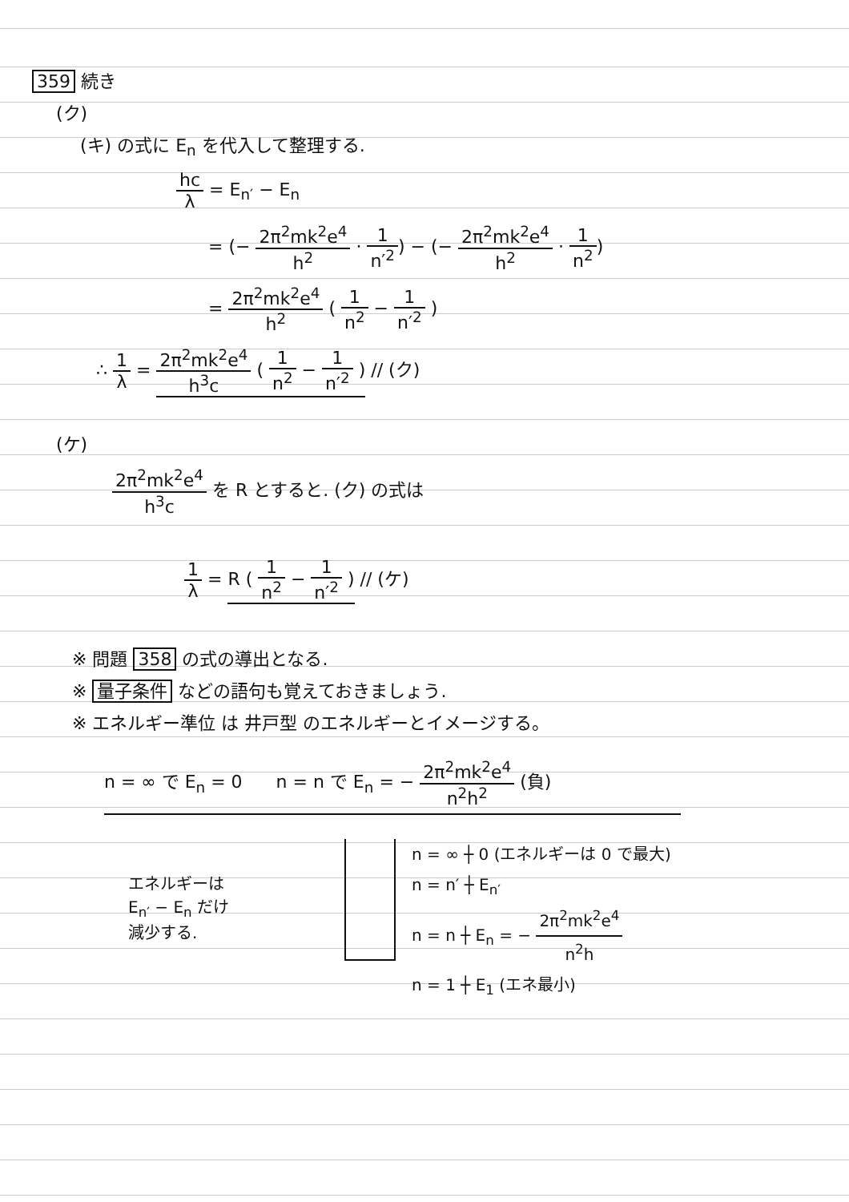359 続き
(ク)
(キ) の式に E<sub>n</sub> を代入して整理する.
hc λ = E<sub>n′</sub> − E<sub>n</sub>
= (− 2π<sup>2</sup>mk<sup>2</sup>e<sup>4</sup> h<sup>2</sup> · 1 n′<sup>2</sup>) − (− 2π<sup>2</sup>mk<sup>2</sup>e<sup>4</sup> h<sup>2</sup> · 1 n<sup>2</sup>)
= 2π<sup>2</sup>mk<sup>2</sup>e<sup>4</sup> h<sup>2</sup> ( 1 n<sup>2</sup> − 1 n′<sup>2</sup> )
∴ 1 λ = 2π<sup>2</sup>mk<sup>2</sup>e<sup>4</sup> h<sup>3</sup>c ( 1 n<sup>2</sup> − 1 n′<sup>2</sup> ) // (ク)
(ケ)
2π<sup>2</sup>mk<sup>2</sup>e<sup>4</sup> h<sup>3</sup>c を R とすると. (ク) の式は
1 λ = R ( 1 n<sup>2</sup> − 1 n′<sup>2</sup> ) // (ケ)
※ 問題 358 の式の導出となる.
※ 量子条件 などの語句も覚えておきましょう.
※ エネルギー準位 は 井戸型 のエネルギーとイメージする。
n = ∞ で E<sub>n</sub> = 0 n = n で E<sub>n</sub> = − 2π<sup>2</sup>mk<sup>2</sup>e<sup>4</sup> n<sup>2</sup>h<sup>2</sup> (負)
エネルギーは
E<sub>n′</sub> − E<sub>n</sub> だけ
減少する.
n = ∞ ┼ 0 (エネルギーは 0 で最大)
n = n′ ┼ E<sub>n′</sub>
n = n ┼ E<sub>n</sub> = − 2π<sup>2</sup>mk<sup>2</sup>e<sup>4</sup> n<sup>2</sup>h
n = 1 ┼ E<sub>1</sub> (エネ最小)